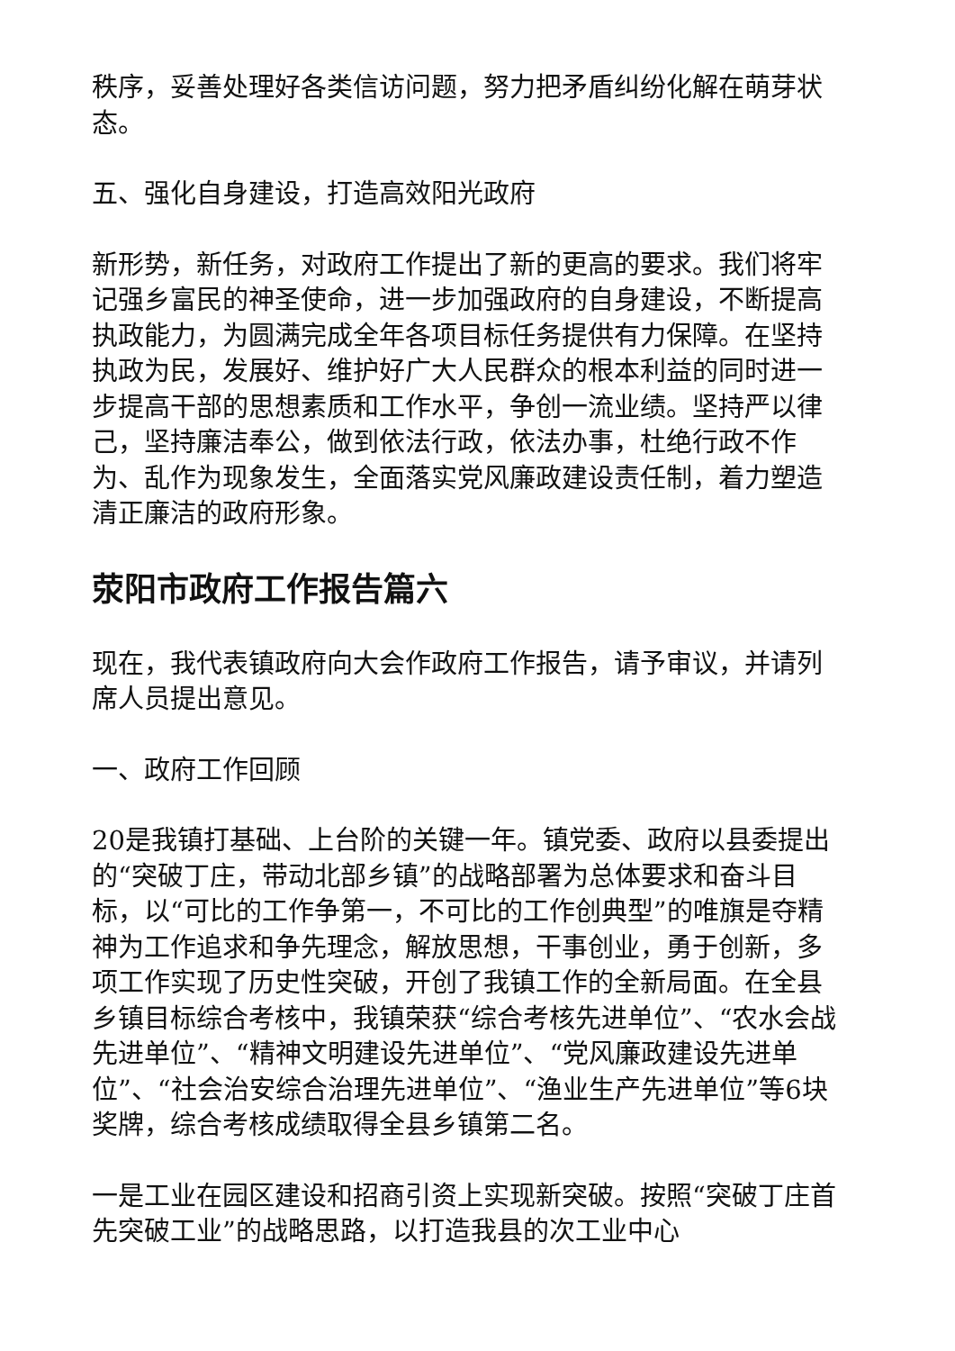秩序，妥善处理好各类信访问题，努力把矛盾纠纷化解在萌芽状态。
五、强化自身建设，打造高效阳光政府
新形势，新任务，对政府工作提出了新的更高的要求。我们将牢记强乡富民的神圣使命，进一步加强政府的自身建设，不断提高执政能力，为圆满完成全年各项目标任务提供有力保障。在坚持执政为民，发展好、维护好广大人民群众的根本利益的同时进一步提高干部的思想素质和工作水平，争创一流业绩。坚持严以律己，坚持廉洁奉公，做到依法行政，依法办事，杜绝行政不作为、乱作为现象发生，全面落实党风廉政建设责任制，着力塑造清正廉洁的政府形象。
荥阳市政府工作报告篇六
现在，我代表镇政府向大会作政府工作报告，请予审议，并请列席人员提出意见。
一、政府工作回顾
20是我镇打基础、上台阶的关键一年。镇党委、政府以县委提出的“突破丁庄，带动北部乡镇”的战略部署为总体要求和奋斗目标，以“可比的工作争第一，不可比的工作创典型”的唯旗是夺精神为工作追求和争先理念，解放思想，干事创业，勇于创新，多项工作实现了历史性突破，开创了我镇工作的全新局面。在全县乡镇目标综合考核中，我镇荣获“综合考核先进单位”、“农水会战先进单位”、“精神文明建设先进单位”、“党风廉政建设先进单位”、“社会治安综合治理先进单位”、“渔业生产先进单位”等6块奖牌，综合考核成绩取得全县乡镇第二名。
一是工业在园区建设和招商引资上实现新突破。按照“突破丁庄首先突破工业”的战略思路，以打造我县的次工业中心